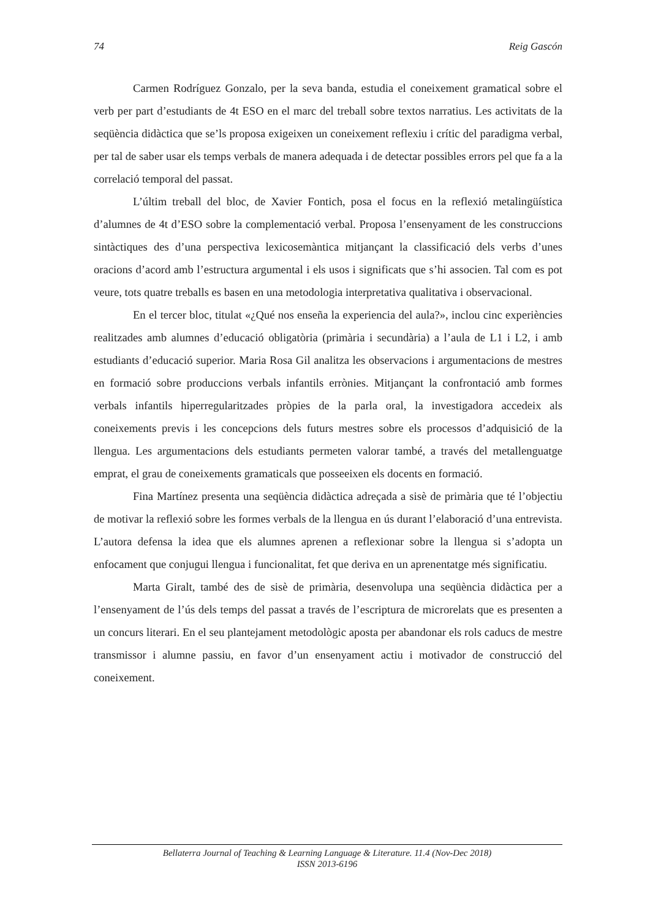74 Reig Gascón
Carmen Rodríguez Gonzalo, per la seva banda, estudia el coneixement gramatical sobre el verb per part d’estudiants de 4t ESO en el marc del treball sobre textos narratius. Les activitats de la seqüència didàctica que se’ls proposa exigeixen un coneixement reflexiu i crític del paradigma verbal, per tal de saber usar els temps verbals de manera adequada i de detectar possibles errors pel que fa a la correlació temporal del passat.
L’últim treball del bloc, de Xavier Fontich, posa el focus en la reflexió metalingüística d’alumnes de 4t d’ESO sobre la complementació verbal. Proposa l’ensenyament de les construccions sintàctiques des d’una perspectiva lexicosemàntica mitjançant la classificació dels verbs d’unes oracions d’acord amb l’estructura argumental i els usos i significats que s’hi associen. Tal com es pot veure, tots quatre treballs es basen en una metodologia interpretativa qualitativa i observacional.
En el tercer bloc, titulat «¿Qué nos enseña la experiencia del aula?», inclou cinc experiències realitzades amb alumnes d’educació obligatòria (primària i secundària) a l’aula de L1 i L2, i amb estudiants d’educació superior. Maria Rosa Gil analitza les observacions i argumentacions de mestres en formació sobre produccions verbals infantils errònies. Mitjançant la confrontació amb formes verbals infantils hiperregularitzades pròpies de la parla oral, la investigadora accedeix als coneixements previs i les concepcions dels futurs mestres sobre els processos d’adquisició de la llengua. Les argumentacions dels estudiants permeten valorar també, a través del metallenguatge emprat, el grau de coneixements gramaticals que posseeixen els docents en formació.
Fina Martínez presenta una seqüència didàctica adreçada a sisè de primària que té l’objectiu de motivar la reflexió sobre les formes verbals de la llengua en ús durant l’elaboració d’una entrevista. L’autora defensa la idea que els alumnes aprenen a reflexionar sobre la llengua si s’adopta un enfocament que conjugui llengua i funcionalitat, fet que deriva en un aprenentatge més significatiu.
Marta Giralt, també des de sisè de primària, desenvolupa una seqüència didàctica per a l’ensenyament de l’ús dels temps del passat a través de l’escriptura de microrelats que es presenten a un concurs literari. En el seu plantejament metodològic aposta per abandonar els rols caducs de mestre transmissor i alumne passiu, en favor d’un ensenyament actiu i motivador de construcció del coneixement.
Bellaterra Journal of Teaching & Learning Language & Literature. 11.4 (Nov-Dec 2018)
ISSN 2013-6196